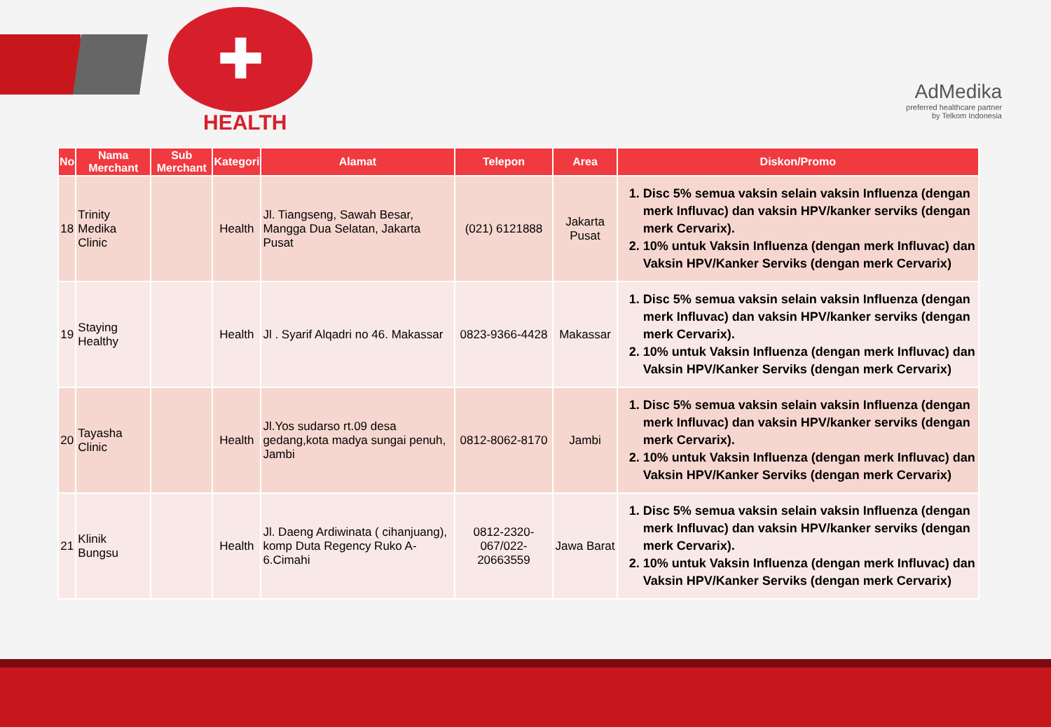✚
HEALTH
AdMedika
preferred healthcare partner
by Telkom Indonesia
| No | Nama Merchant | Sub Merchant | Kategori | Alamat | Telepon | Area | Diskon/Promo |
| --- | --- | --- | --- | --- | --- | --- | --- |
| 18 | Trinity Medika Clinic | | Health | Jl. Tiangseng, Sawah Besar, Mangga Dua Selatan, Jakarta Pusat | (021) 6121888 | Jakarta Pusat | 1. Disc 5% semua vaksin selain vaksin Influenza (dengan merk Influvac) dan vaksin HPV/kanker serviks (dengan merk Cervarix). 2. 10% untuk Vaksin Influenza (dengan merk Influvac) dan Vaksin HPV/Kanker Serviks (dengan merk Cervarix) |
| 19 | Staying Healthy | | Health | Jl . Syarif Alqadri no 46. Makassar | 0823-9366-4428 | Makassar | 1. Disc 5% semua vaksin selain vaksin Influenza (dengan merk Influvac) dan vaksin HPV/kanker serviks (dengan merk Cervarix). 2. 10% untuk Vaksin Influenza (dengan merk Influvac) dan Vaksin HPV/Kanker Serviks (dengan merk Cervarix) |
| 20 | Tayasha Clinic | | Health | Jl.Yos sudarso rt.09 desa gedang,kota madya sungai penuh, Jambi | 0812-8062-8170 | Jambi | 1. Disc 5% semua vaksin selain vaksin Influenza (dengan merk Influvac) dan vaksin HPV/kanker serviks (dengan merk Cervarix). 2. 10% untuk Vaksin Influenza (dengan merk Influvac) dan Vaksin HPV/Kanker Serviks (dengan merk Cervarix) |
| 21 | Klinik Bungsu | | Health | Jl. Daeng Ardiwinata ( cihanjuang), komp Duta Regency Ruko A-6.Cimahi | 0812-2320-067/022-20663559 | Jawa Barat | 1. Disc 5% semua vaksin selain vaksin Influenza (dengan merk Influvac) dan vaksin HPV/kanker serviks (dengan merk Cervarix). 2. 10% untuk Vaksin Influenza (dengan merk Influvac) dan Vaksin HPV/Kanker Serviks (dengan merk Cervarix) |